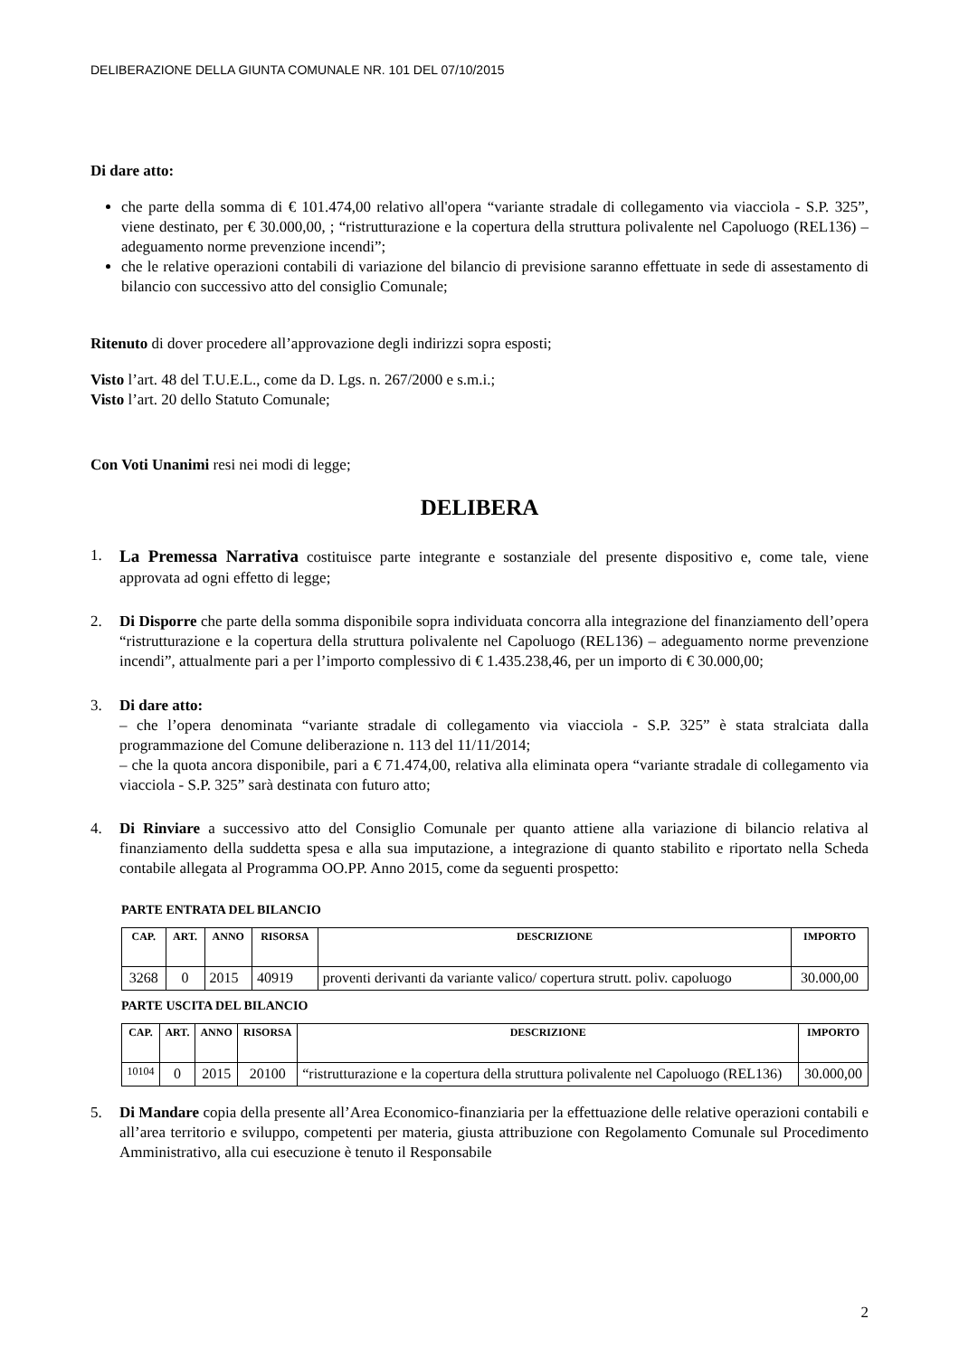DELIBERAZIONE DELLA GIUNTA COMUNALE NR. 101 DEL 07/10/2015
Di dare atto:
che parte della somma di € 101.474,00 relativo all'opera “variante stradale di collegamento via viacciola - S.P. 325”, viene destinato, per € 30.000,00, ; “ristrutturazione e la copertura della struttura polivalente nel Capoluogo (REL136) – adeguamento norme prevenzione incendi”;
che le relative operazioni contabili di variazione del bilancio di previsione saranno effettuate in sede di assestamento di bilancio con successivo atto del consiglio Comunale;
Ritenuto di dover procedere all’approvazione degli indirizzi sopra esposti;
Visto l’art. 48 del T.U.E.L., come da D. Lgs. n. 267/2000 e s.m.i.;
Visto l’art. 20 dello Statuto Comunale;
Con Voti Unanimi resi nei modi di legge;
DELIBERA
1. La Premessa Narrativa costituisce parte integrante e sostanziale del presente dispositivo e, come tale, viene approvata ad ogni effetto di legge;
2. Di Disporre che parte della somma disponibile sopra individuata concorra alla integrazione del finanziamento dell’opera “ristrutturazione e la copertura della struttura polivalente nel Capoluogo (REL136) – adeguamento norme prevenzione incendi”, attualmente pari a per l’importo complessivo di € 1.435.238,46, per un importo di € 30.000,00;
3. Di dare atto:
– che l’opera denominata “variante stradale di collegamento via viacciola - S.P. 325” è stata stralciata dalla programmazione del Comune deliberazione n. 113 del 11/11/2014;
– che la quota ancora disponibile, pari a € 71.474,00, relativa alla eliminata opera “variante stradale di collegamento via viacciola - S.P. 325” sarà destinata con futuro atto;
4. Di Rinviare a successivo atto del Consiglio Comunale per quanto attiene alla variazione di bilancio relativa al finanziamento della suddetta spesa e alla sua imputazione, a integrazione di quanto stabilito e riportato nella Scheda contabile allegata al Programma OO.PP. Anno 2015, come da seguenti prospetto:
PARTE ENTRATA DEL BILANCIO
| CAP. | ART. | ANNO | RISORSA | DESCRIZIONE | IMPORTO |
| --- | --- | --- | --- | --- | --- |
| 3268 | 0 | 2015 | 40919 | proventi derivanti da variante valico/ copertura strutt. poliv. capoluogo | 30.000,00 |
PARTE USCITA DEL BILANCIO
| CAP. | ART. | ANNO | RISORSA | DESCRIZIONE | IMPORTO |
| --- | --- | --- | --- | --- | --- |
| 10104 | 0 | 2015 | 20100 | “ristrutturazione e la copertura della struttura polivalente nel Capoluogo (REL136) | 30.000,00 |
5. Di Mandare copia della presente all’Area Economico-finanziaria per la effettuazione delle relative operazioni contabili e all’area territorio e sviluppo, competenti per materia, giusta attribuzione con Regolamento Comunale sul Procedimento Amministrativo, alla cui esecuzione è tenuto il Responsabile
2